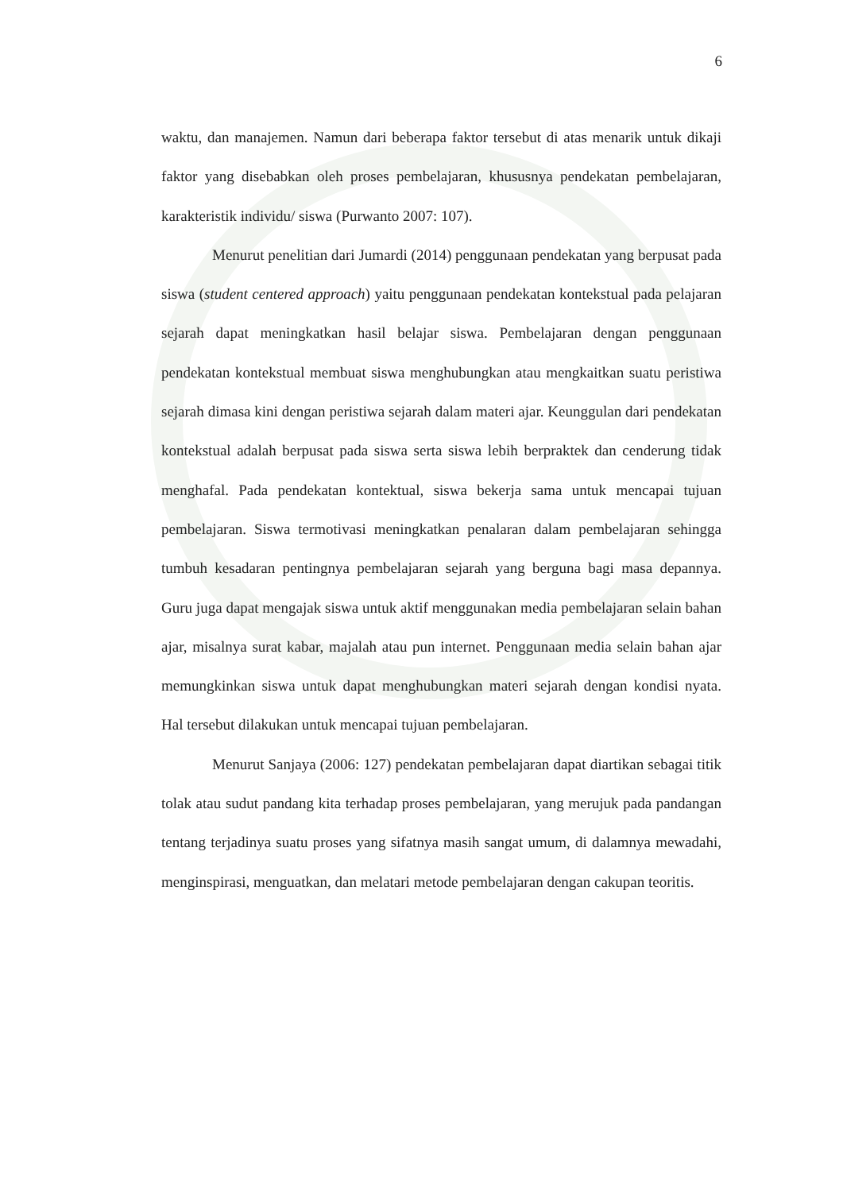6
waktu, dan manajemen. Namun dari beberapa faktor tersebut di atas menarik untuk dikaji faktor yang disebabkan oleh proses pembelajaran, khususnya pendekatan pembelajaran, karakteristik individu/ siswa (Purwanto 2007: 107).
Menurut penelitian dari Jumardi (2014) penggunaan pendekatan yang berpusat pada siswa (student centered approach) yaitu penggunaan pendekatan kontekstual pada pelajaran sejarah dapat meningkatkan hasil belajar siswa. Pembelajaran dengan penggunaan pendekatan kontekstual membuat siswa menghubungkan atau mengkaitkan suatu peristiwa sejarah dimasa kini dengan peristiwa sejarah dalam materi ajar. Keunggulan dari pendekatan kontekstual adalah berpusat pada siswa serta siswa lebih berpraktek dan cenderung tidak menghafal. Pada pendekatan kontektual, siswa bekerja sama untuk mencapai tujuan pembelajaran. Siswa termotivasi meningkatkan penalaran dalam pembelajaran sehingga tumbuh kesadaran pentingnya pembelajaran sejarah yang berguna bagi masa depannya. Guru juga dapat mengajak siswa untuk aktif menggunakan media pembelajaran selain bahan ajar, misalnya surat kabar, majalah atau pun internet. Penggunaan media selain bahan ajar memungkinkan siswa untuk dapat menghubungkan materi sejarah dengan kondisi nyata. Hal tersebut dilakukan untuk mencapai tujuan pembelajaran.
Menurut Sanjaya (2006: 127) pendekatan pembelajaran dapat diartikan sebagai titik tolak atau sudut pandang kita terhadap proses pembelajaran, yang merujuk pada pandangan tentang terjadinya suatu proses yang sifatnya masih sangat umum, di dalamnya mewadahi, menginspirasi, menguatkan, dan melatari metode pembelajaran dengan cakupan teoritis.